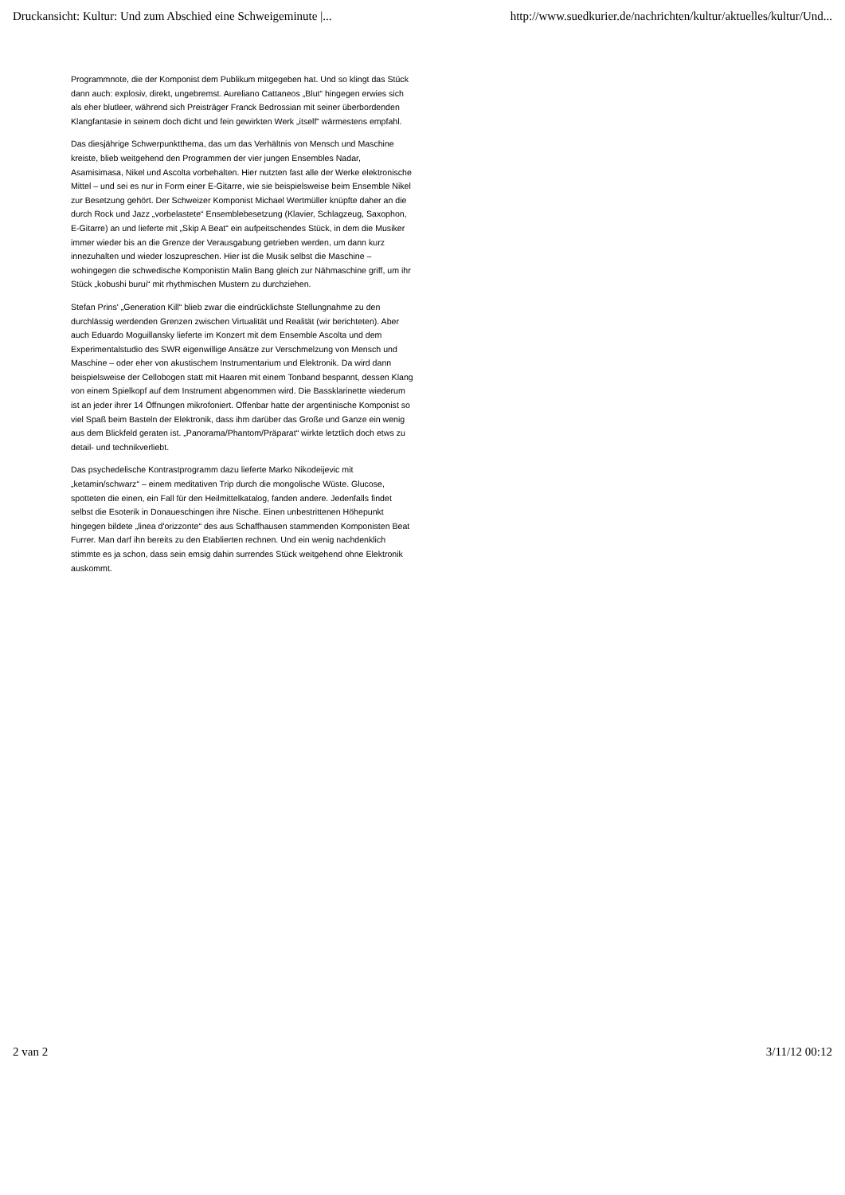Druckansicht: Kultur: Und zum Abschied eine Schweigeminute |... http://www.suedkurier.de/nachrichten/kultur/aktuelles/kultur/Und...
Programmnote, die der Komponist dem Publikum mitgegeben hat. Und so klingt das Stück dann auch: explosiv, direkt, ungebremst. Aureliano Cattaneos „Blut“ hingegen erwies sich als eher blutleer, während sich Preisträger Franck Bedrossian mit seiner überbordenden Klangfantasie in seinem doch dicht und fein gewirkten Werk „itself“ wärmestens empfahl.
Das diesjährige Schwerpunktthema, das um das Verhältnis von Mensch und Maschine kreiste, blieb weitgehend den Programmen der vier jungen Ensembles Nadar, Asamisimasa, Nikel und Ascolta vorbehalten. Hier nutzten fast alle der Werke elektronische Mittel – und sei es nur in Form einer E-Gitarre, wie sie beispielsweise beim Ensemble Nikel zur Besetzung gehört. Der Schweizer Komponist Michael Wertmüller knüpfte daher an die durch Rock und Jazz „vorbelastete“ Ensemblebesetzung (Klavier, Schlagzeug, Saxophon, E-Gitarre) an und lieferte mit „Skip A Beat“ ein aufpeitschendes Stück, in dem die Musiker immer wieder bis an die Grenze der Verausgabung getrieben werden, um dann kurz innezuhalten und wieder loszupreschen. Hier ist die Musik selbst die Maschine – wohingegen die schwedische Komponistin Malin Bang gleich zur Nähmaschine griff, um ihr Stück „kobushi burui“ mit rhythmischen Mustern zu durchziehen.
Stefan Prins' „Generation Kill“ blieb zwar die eindrücklichste Stellungnahme zu den durchlässig werdenden Grenzen zwischen Virtualität und Realität (wir berichteten). Aber auch Eduardo Moguillansky lieferte im Konzert mit dem Ensemble Ascolta und dem Experimentalstudio des SWR eigenwillige Ansätze zur Verschmelzung von Mensch und Maschine – oder eher von akustischem Instrumentarium und Elektronik. Da wird dann beispielsweise der Cellobogen statt mit Haaren mit einem Tonband bespannt, dessen Klang von einem Spielkopf auf dem Instrument abgenommen wird. Die Bassklarinette wiederum ist an jeder ihrer 14 Öffnungen mikrofoniert. Offenbar hatte der argentinische Komponist so viel Spaß beim Basteln der Elektronik, dass ihm darüber das Große und Ganze ein wenig aus dem Blickfeld geraten ist. „Panorama/Phantom/Präparat“ wirkte letztlich doch etws zu detail- und technikverliebt.
Das psychedelische Kontrastprogramm dazu lieferte Marko Nikodeijevic mit „ketamin/schwarz“ – einem meditativen Trip durch die mongolische Wüste. Glucose, spotteten die einen, ein Fall für den Heilmittelkatalog, fanden andere. Jedenfalls findet selbst die Esoterik in Donaueschingen ihre Nische. Einen unbestrittenen Höhepunkt hingegen bildete „linea d'orizzonte“ des aus Schaffhausen stammenden Komponisten Beat Furrer. Man darf ihn bereits zu den Etablierten rechnen. Und ein wenig nachdenklich stimmte es ja schon, dass sein emsig dahin surrendes Stück weitgehend ohne Elektronik auskommt.
2 van 2 3/11/12 00:12